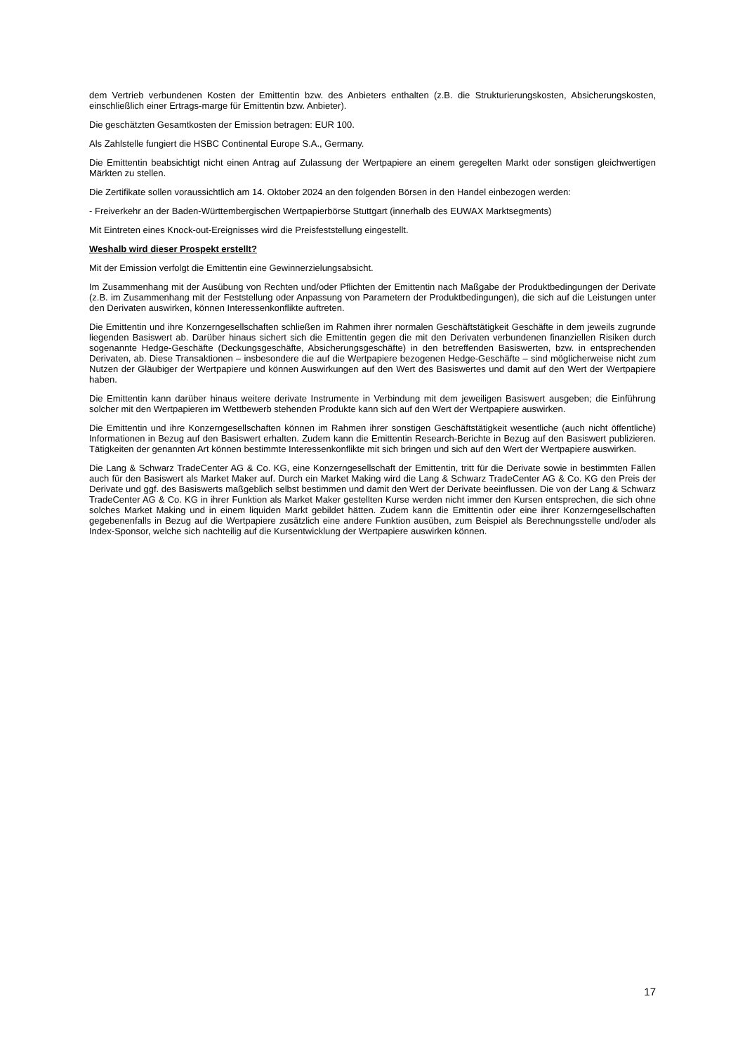dem Vertrieb verbundenen Kosten der Emittentin bzw. des Anbieters enthalten (z.B. die Strukturierungskosten, Absicherungskosten, einschließlich einer Ertrags-marge für Emittentin bzw. Anbieter).
Die geschätzten Gesamtkosten der Emission betragen: EUR 100.
Als Zahlstelle fungiert die HSBC Continental Europe S.A., Germany.
Die Emittentin beabsichtigt nicht einen Antrag auf Zulassung der Wertpapiere an einem geregelten Markt oder sonstigen gleichwertigen Märkten zu stellen.
Die Zertifikate sollen voraussichtlich am 14. Oktober 2024 an den folgenden Börsen in den Handel einbezogen werden:
- Freiverkehr an der Baden-Württembergischen Wertpapierbörse Stuttgart (innerhalb des EUWAX Marktsegments)
Mit Eintreten eines Knock-out-Ereignisses wird die Preisfeststellung eingestellt.
Weshalb wird dieser Prospekt erstellt?
Mit der Emission verfolgt die Emittentin eine Gewinnerzielungsabsicht.
Im Zusammenhang mit der Ausübung von Rechten und/oder Pflichten der Emittentin nach Maßgabe der Produktbedingungen der Derivate (z.B. im Zusammenhang mit der Feststellung oder Anpassung von Parametern der Produktbedingungen), die sich auf die Leistungen unter den Derivaten auswirken, können Interessenkonflikte auftreten.
Die Emittentin und ihre Konzerngesellschaften schließen im Rahmen ihrer normalen Geschäftstätigkeit Geschäfte in dem jeweils zugrunde liegenden Basiswert ab. Darüber hinaus sichert sich die Emittentin gegen die mit den Derivaten verbundenen finanziellen Risiken durch sogenannte Hedge-Geschäfte (Deckungsgeschäfte, Absicherungsgeschäfte) in den betreffenden Basiswerten, bzw. in entsprechenden Derivaten, ab. Diese Transaktionen – insbesondere die auf die Wertpapiere bezogenen Hedge-Geschäfte – sind möglicherweise nicht zum Nutzen der Gläubiger der Wertpapiere und können Auswirkungen auf den Wert des Basiswertes und damit auf den Wert der Wertpapiere haben.
Die Emittentin kann darüber hinaus weitere derivate Instrumente in Verbindung mit dem jeweiligen Basiswert ausgeben; die Einführung solcher mit den Wertpapieren im Wettbewerb stehenden Produkte kann sich auf den Wert der Wertpapiere auswirken.
Die Emittentin und ihre Konzerngesellschaften können im Rahmen ihrer sonstigen Geschäftstätigkeit wesentliche (auch nicht öffentliche) Informationen in Bezug auf den Basiswert erhalten. Zudem kann die Emittentin Research-Berichte in Bezug auf den Basiswert publizieren. Tätigkeiten der genannten Art können bestimmte Interessenkonflikte mit sich bringen und sich auf den Wert der Wertpapiere auswirken.
Die Lang & Schwarz TradeCenter AG & Co. KG, eine Konzerngesellschaft der Emittentin, tritt für die Derivate sowie in bestimmten Fällen auch für den Basiswert als Market Maker auf. Durch ein Market Making wird die Lang & Schwarz TradeCenter AG & Co. KG den Preis der Derivate und ggf. des Basiswerts maßgeblich selbst bestimmen und damit den Wert der Derivate beeinflussen. Die von der Lang & Schwarz TradeCenter AG & Co. KG in ihrer Funktion als Market Maker gestellten Kurse werden nicht immer den Kursen entsprechen, die sich ohne solches Market Making und in einem liquiden Markt gebildet hätten. Zudem kann die Emittentin oder eine ihrer Konzerngesellschaften gegebenenfalls in Bezug auf die Wertpapiere zusätzlich eine andere Funktion ausüben, zum Beispiel als Berechnungsstelle und/oder als Index-Sponsor, welche sich nachteilig auf die Kursentwicklung der Wertpapiere auswirken können.
17